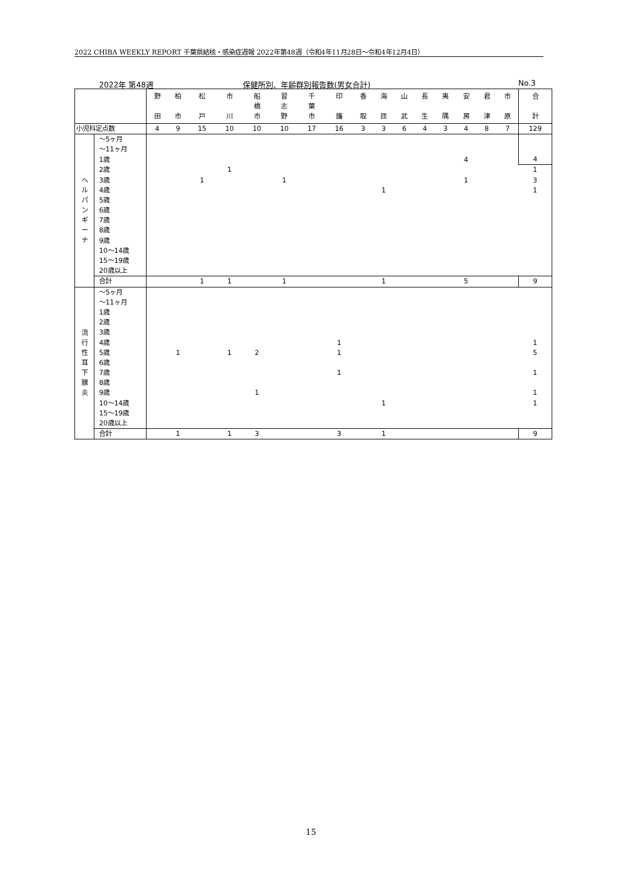2022 CHIBA WEEKLY REPORT 千葉県結核・感染症週報 2022年第48週（令和4年11月28日～令和4年12月4日）
2022年 第48週 保健所別、年齢群別報告数(男女合計) No.3
| | | 野 田 | 柏 市 | 松 戸 | 市 川 | 船 橋 市 | 習 志 野 | 千 葉 市 | 印 旛 | 香 取 | 海 匝 | 山 武 | 長 生 | 夷 隅 | 安 房 | 君 津 | 市 原 | 合 計 |
| 小児科定点数 | | 4 | 9 | 15 | 10 | 10 | 10 | 17 | 16 | 3 | 3 | 6 | 4 | 3 | 4 | 8 | 7 | 129 |
| ヘ ル パ ン ギ ー ナ | ～5ヶ月 | | | | | | | | | | | | | | | | | 4 |
| | ～11ヶ月 | | | | | | | | | | | | | | | | | |
| | 1歳 | | | | | | | | | | | | | | 4 | | | |
| | 2歳 | | | | 1 | | | | | | | | | | | | | 1 |
| | 3歳 | | | 1 | | | 1 | | | | | | | | 1 | | | 3 |
| | 4歳 | | | | | | | | | | 1 | | | | | | | 1 |
| | 5歳 | | | | | | | | | | | | | | | | | |
| | 6歳 | | | | | | | | | | | | | | | | | |
| | 7歳 | | | | | | | | | | | | | | | | | |
| | 8歳 | | | | | | | | | | | | | | | | | |
| | 9歳 | | | | | | | | | | | | | | | | | |
| | 10～14歳 | | | | | | | | | | | | | | | | | |
| | 15～19歳 | | | | | | | | | | | | | | | | | |
| | 20歳以上 | | | | | | | | | | | | | | | | | |
| | 合計 | | | 1 | 1 | | 1 | | | | 1 | | | | 5 | | | 9 |
| 流 行 性 耳 下 腺 炎 | ～5ヶ月 | | | | | | | | | | | | | | | | | |
| | ～11ヶ月 | | | | | | | | | | | | | | | | | |
| | 1歳 | | | | | | | | | | | | | | | | | |
| | 2歳 | | | | | | | | | | | | | | | | | |
| | 3歳 | | | | | | | | | | | | | | | | | |
| | 4歳 | | | | | | | | 1 | | | | | | | | | 1 |
| | 5歳 | | 1 | | 1 | 2 | | | 1 | | | | | | | | | 5 |
| | 6歳 | | | | | | | | | | | | | | | | | |
| | 7歳 | | | | | | | | 1 | | | | | | | | | 1 |
| | 8歳 | | | | | | | | | | | | | | | | | |
| | 9歳 | | | | | 1 | | | | | | | | | | | | 1 |
| | 10～14歳 | | | | | | | | | | 1 | | | | | | | 1 |
| | 15～19歳 | | | | | | | | | | | | | | | | | |
| | 20歳以上 | | | | | | | | | | | | | | | | | |
| | 合計 | | 1 | | 1 | 3 | | | 3 | | 1 | | | | | | | 9 |
15